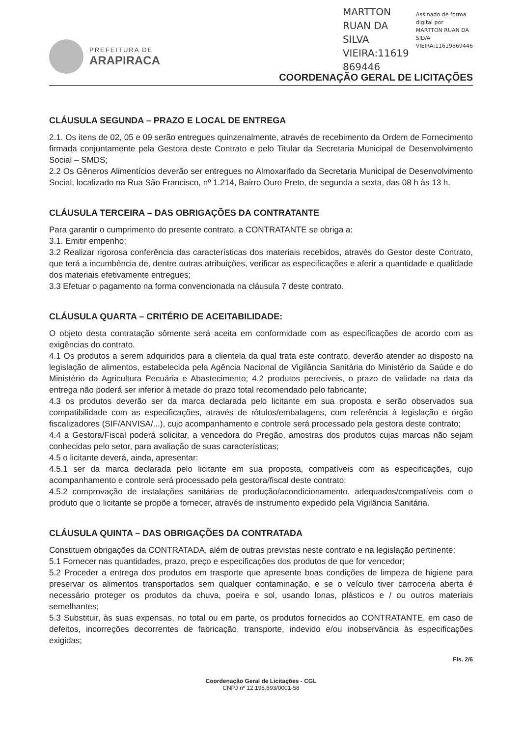PREFEITURA DE
ARAPIRACA
MARTTON
RUAN DA
SILVA
VIEIRA:11619
869446
Assinado de forma
digital por
MARTTON RUAN DA
SILVA
VIEIRA:11619869446
COORDENAÇÃO GERAL DE LICITAÇÕES
CLÁUSULA SEGUNDA – PRAZO E LOCAL DE ENTREGA
2.1. Os itens de 02, 05 e 09 serão entregues quinzenalmente, através de recebimento da Ordem de Fornecimento firmada conjuntamente pela Gestora deste Contrato e pelo Titular da Secretaria Municipal de Desenvolvimento Social – SMDS;
2.2 Os Gêneros Alimentícios deverão ser entregues no Almoxarifado da Secretaria Municipal de Desenvolvimento Social, localizado na Rua São Francisco, nº 1.214, Bairro Ouro Preto, de segunda a sexta, das 08 h às 13 h.
CLÁUSULA TERCEIRA – DAS OBRIGAÇÕES DA CONTRATANTE
Para garantir o cumprimento do presente contrato, a CONTRATANTE se obriga a:
3.1. Emitir empenho;
3.2 Realizar rigorosa conferência das características dos materiais recebidos, através do Gestor deste Contrato, que terá a incumbência de, dentre outras atribuições, verificar as especificações e aferir a quantidade e qualidade dos materiais efetivamente entregues;
3.3 Efetuar o pagamento na forma convencionada na cláusula 7 deste contrato.
CLÁUSULA QUARTA – CRITÉRIO DE ACEITABILIDADE:
O objeto desta contratação sômente será aceita em conformidade com as especificações de acordo com as exigências do contrato.
4.1 Os produtos a serem adquiridos para a clientela da qual trata este contrato, deverão atender ao disposto na legislação de alimentos, estabelecida pela Agência Nacional de Vigilância Sanitária do Ministério da Saúde e do Ministério da Agricultura Pecuária e Abastecimento; 4.2 produtos perecíveis, o prazo de validade na data da entrega não poderá ser inferior à metade do prazo total recomendado pelo fabricante;
4.3 os produtos deverão ser da marca declarada pelo licitante em sua proposta e serão observados sua compatibilidade com as especificações, através de rótulos/embalagens, com referência à legislação e órgão fiscalizadores (SIF/ANVISA/...), cujo acompanhamento e controle será processado pela gestora deste contrato;
4.4 a Gestora/Fiscal poderá solicitar, a vencedora do Pregão, amostras dos produtos cujas marcas não sejam conhecidas pelo setor, para avaliação de suas características;
4.5 o licitante deverá, ainda, apresentar:
4.5.1 ser da marca declarada pelo licitante em sua proposta, compatíveis com as especificações, cujo acompanhamento e controle será processado pela gestora/fiscal deste contrato;
4.5.2 comprovação de instalações sanitárias de produção/acondicionamento, adequados/compatíveis com o produto que o licitante se propõe a fornecer, através de instrumento expedido pela Vigilância Sanitária.
CLÁUSULA QUINTA – DAS OBRIGAÇÕES DA CONTRATADA
Constituem obrigações da CONTRATADA, além de outras previstas neste contrato e na legislação pertinente:
5.1 Fornecer nas quantidades, prazo, preço e especificações dos produtos de que for vencedor;
5.2 Proceder a entrega dos produtos em trasporte que apresente boas condições de limpeza de higiene para preservar os alimentos transportados sem qualquer contaminação, e se o veículo tiver carroceria aberta é necessário proteger os produtos da chuva, poeira e sol, usando lonas, plásticos e / ou outros materiais semelhantes;
5.3 Substituir, às suas expensas, no total ou em parte, os produtos fornecidos ao CONTRATANTE, em caso de defeitos, incorreções decorrentes de fabricação, transporte, indevido e/ou inobservância às especificações exigidas;
Fls. 2/6
Coordenação Geral de Licitações - CGL
CNPJ nº 12.198.693/0001-58